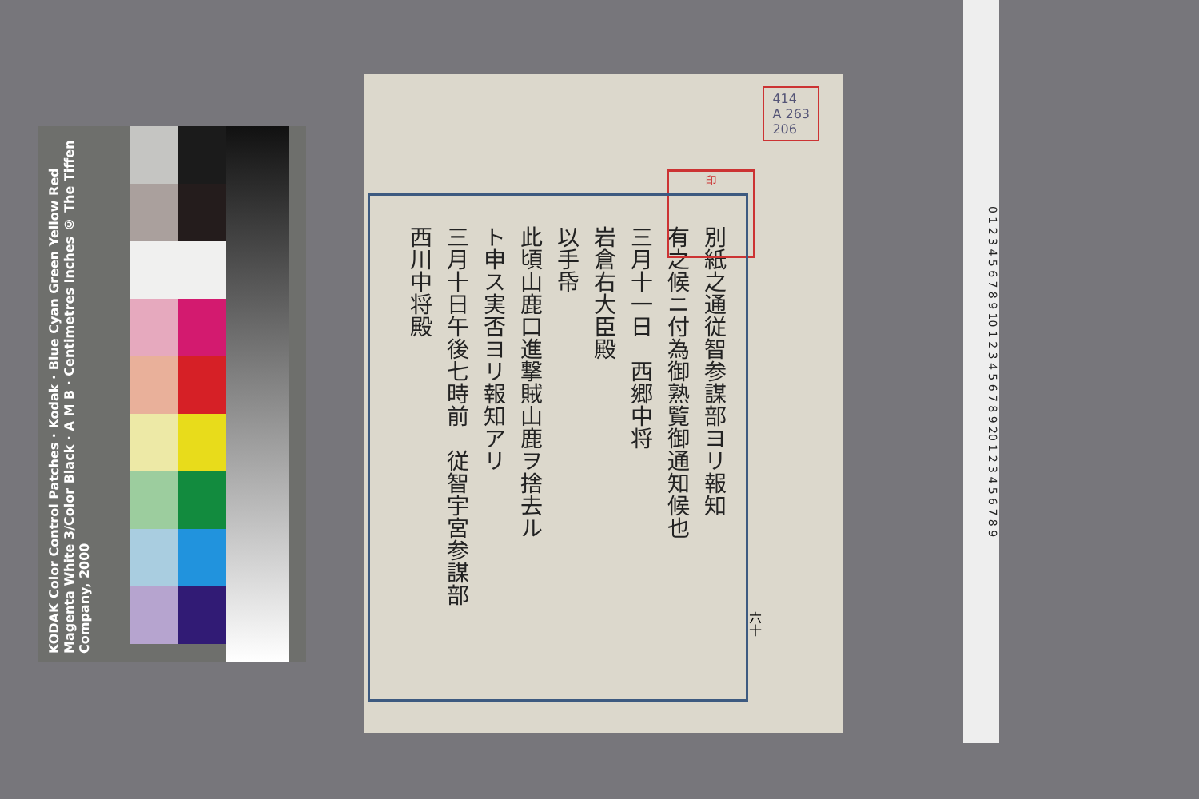KODAK Color Control Patches · Kodak · Blue Cyan Green Yellow Red Magenta White 3/Color Black · A M B · Centimetres Inches © The Tiffen Company, 2000
414
A 263
206
印
別紙之通従智参謀部ヨリ報知
有之候ニ付為御熟覧御通知候也
三月十一日　西郷中将
岩倉右大臣殿
以手帋
此頃山鹿口進撃賊山鹿ヲ捨去ル
ト申ス実否ヨリ報知アリ
三月十日午後七時前　従智宇宮参謀部
西川中将殿
六十
0 1 2 3 4 5 6 7 8 9 10 1 2 3 4 5 6 7 8 9 20 1 2 3 4 5 6 7 8 9